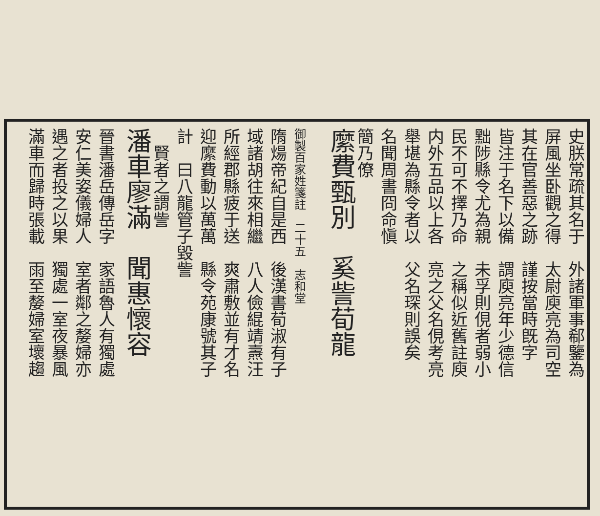史朕常疏其名于　外諸軍事郗鑒為
屏風坐卧觀之得　太尉庾亮為司空
其在官善惡之跡　謹按當時旣字
皆注于名下以備　謂庾亮年少德信
黜陟縣令尤為親　未孚則俔者弱小
民不可不擇乃命　之稱似近舊註庾
内外五品以上各　亮之父名俔考亮
舉堪為縣令者以　父名琛則誤矣
名聞周書冏命愼
簡乃僚
縻費甄別　奚訾荀龍
御製百家姓箋註　二十五　志和堂
隋煬帝紀自是西　後漢書荀淑有子
域諸胡往來相繼　八人儉緄靖燾汪
所經郡縣疲于送　爽肅敷並有才名
迎縻費動以萬萬　縣令苑康號其子
計　曰八龍管子毀訾
　賢者之謂訾
潘車廖滿　聞惠懷容
晉書潘岳傳岳字　家語魯人有獨處
安仁美姿儀婦人　室者鄰之嫠婦亦
遇之者投之以果　獨處一室夜暴風
滿車而歸時張載　雨至嫠婦室壞趨